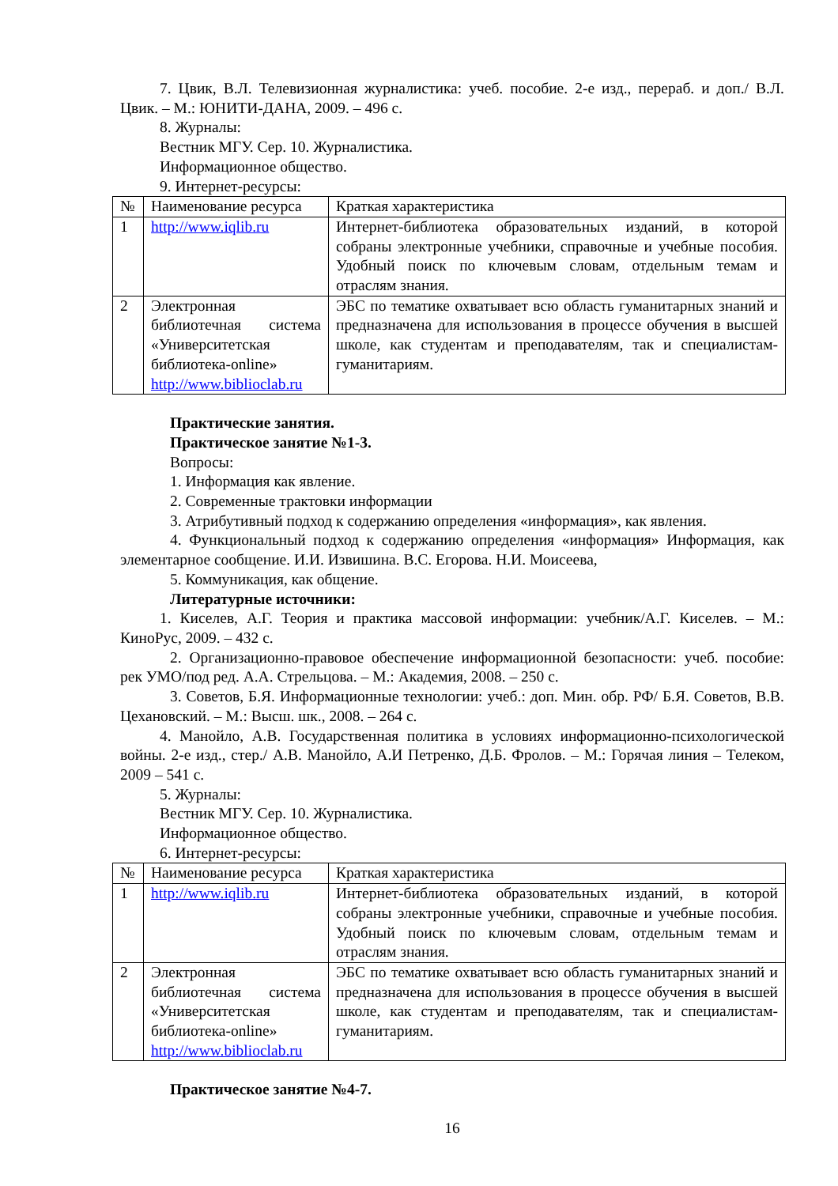7. Цвик, В.Л. Телевизионная журналистика: учеб. пособие. 2-е изд., перераб. и доп./ В.Л. Цвик. – М.: ЮНИТИ-ДАНА, 2009. – 496 с.
8. Журналы:
Вестник МГУ. Сер. 10. Журналистика.
Информационное общество.
9. Интернет-ресурсы:
| № | Наименование ресурса | Краткая характеристика |
| 1 | http://www.iqlib.ru | Интернет-библиотека образовательных изданий, в которой собраны электронные учебники, справочные и учебные пособия. Удобный поиск по ключевым словам, отдельным темам и отраслям знания. |
| 2 | Электронная библиотечная система «Университетская библиотека-online» http://www.biblioclab.ru | ЭБС по тематике охватывает всю область гуманитарных знаний и предназначена для использования в процессе обучения в высшей школе, как студентам и преподавателям, так и специалистам-гуманитариям. |
Практические занятия.
Практическое занятие №1-3.
Вопросы:
1. Информация как явление.
2. Современные трактовки информации
3. Атрибутивный подход к содержанию определения «информация», как явления.
4. Функциональный подход к содержанию определения «информация» Информация, как элементарное сообщение. И.И. Извишина. В.С. Егорова. Н.И. Моисеева,
5. Коммуникация, как общение.
Литературные источники:
1. Киселев, А.Г. Теория и практика массовой информации: учебник/А.Г. Киселев. – М.: КиноРус, 2009. – 432 с.
2. Организационно-правовое обеспечение информационной безопасности: учеб. пособие: рек УМО/под ред. А.А. Стрельцова. – М.: Академия, 2008. – 250 с.
3. Советов, Б.Я. Информационные технологии: учеб.: доп. Мин. обр. РФ/ Б.Я. Советов, В.В. Цехановский. – М.: Высш. шк., 2008. – 264 с.
4. Манойло, А.В. Государственная политика в условиях информационно-психологической войны. 2-е изд., стер./ А.В. Манойло, А.И Петренко, Д.Б. Фролов. – М.: Горячая линия – Телеком, 2009 – 541 с.
5. Журналы:
Вестник МГУ. Сер. 10. Журналистика.
Информационное общество.
6. Интернет-ресурсы:
| № | Наименование ресурса | Краткая характеристика |
| 1 | http://www.iqlib.ru | Интернет-библиотека образовательных изданий, в которой собраны электронные учебники, справочные и учебные пособия. Удобный поиск по ключевым словам, отдельным темам и отраслям знания. |
| 2 | Электронная библиотечная система «Университетская библиотека-online» http://www.biblioclab.ru | ЭБС по тематике охватывает всю область гуманитарных знаний и предназначена для использования в процессе обучения в высшей школе, как студентам и преподавателям, так и специалистам-гуманитариям. |
Практическое занятие №4-7.
16